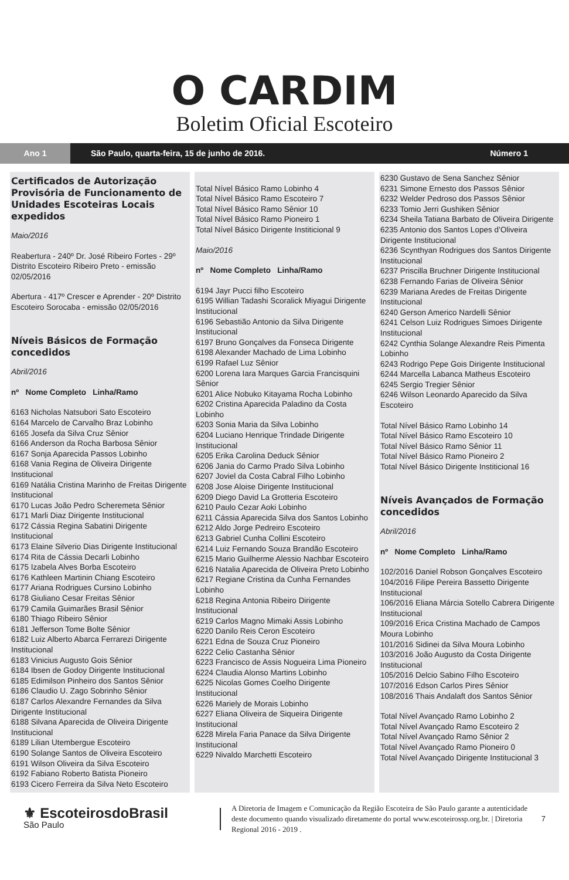O CARDIM
Boletim Oficial Escoteiro
Ano 1 São Paulo, quarta-feira, 15 de junho de 2016. Número 1
Certificados de Autorização Provisória de Funcionamento de Unidades Escoteiras Locais expedidos
Maio/2016
Reabertura - 240º Dr. José Ribeiro Fortes - 29º Distrito Escoteiro Ribeiro Preto - emissão 02/05/2016
Abertura - 417º Crescer e Aprender - 20º Distrito Escoteiro Sorocaba - emissão 02/05/2016
Níveis Básicos de Formação concedidos
Abril/2016
nº Nome Completo Linha/Ramo
6163 Nicholas Natsubori Sato Escoteiro
6164 Marcelo de Carvalho Braz Lobinho
6165 Josefa da Silva Cruz Sênior
6166 Anderson da Rocha Barbosa Sênior
6167 Sonja Aparecida Passos Lobinho
6168 Vania Regina de Oliveira Dirigente Institucional
6169 Natália Cristina Marinho de Freitas Dirigente Institucional
6170 Lucas João Pedro Scheremeta Sênior
6171 Marli Diaz Dirigente Institucional
6172 Cássia Regina Sabatini Dirigente Institucional
6173 Elaine Silverio Dias Dirigente Institucional
6174 Rita de Cássia Decarli Lobinho
6175 Izabela Alves Borba Escoteiro
6176 Kathleen Martinin Chiang Escoteiro
6177 Ariana Rodrigues Cursino Lobinho
6178 Giuliano Cesar Freitas Sênior
6179 Camila Guimarães Brasil Sênior
6180 Thiago Ribeiro Sênior
6181 Jefferson Tome Bolte Sênior
6182 Luiz Alberto Abarca Ferrarezi Dirigente Institucional
6183 Vinicius Augusto Gois Sênior
6184 Ibsen de Godoy Dirigente Institucional
6185 Edimilson Pinheiro dos Santos Sênior
6186 Claudio U. Zago Sobrinho Sênior
6187 Carlos Alexandre Fernandes da Silva Dirigente Institucional
6188 Silvana Aparecida de Oliveira Dirigente Institucional
6189 Lilian Utembergue Escoteiro
6190 Solange Santos de Oliveira Escoteiro
6191 Wilson Oliveira da Silva Escoteiro
6192 Fabiano Roberto Batista Pioneiro
6193 Cicero Ferreira da Silva Neto Escoteiro
Total Nível Básico Ramo Lobinho 4
Total Nível Básico Ramo Escoteiro 7
Total Nível Básico Ramo Sênior 10
Total Nível Básico Ramo Pioneiro 1
Total Nível Básico Dirigente Institicional 9
Maio/2016
nº Nome Completo Linha/Ramo
6194 Jayr Pucci filho Escoteiro
6195 Willian Tadashi Scoralick Miyagui Dirigente Institucional
6196 Sebastião Antonio da Silva Dirigente Institucional
6197 Bruno Gonçalves da Fonseca Dirigente
6198 Alexander Machado de Lima Lobinho
6199 Rafael Luz Sênior
6200 Lorena Iara Marques Garcia Francisquini Sênior
6201 Alice Nobuko Kitayama Rocha Lobinho
6202 Cristina Aparecida Paladino da Costa Lobinho
6203 Sonia Maria da Silva Lobinho
6204 Luciano Henrique Trindade Dirigente Institucional
6205 Erika Carolina Deduck Sênior
6206 Jania do Carmo Prado Silva Lobinho
6207 Joviel da Costa Cabral Filho Lobinho
6208 Jose Aloise Dirigente Institucional
6209 Diego David La Grotteria Escoteiro
6210 Paulo Cezar Aoki Lobinho
6211 Cássia Aparecida Silva dos Santos Lobinho
6212 Aldo Jorge Pedreiro Escoteiro
6213 Gabriel Cunha Collini Escoteiro
6214 Luiz Fernando Souza Brandão Escoteiro
6215 Mario Guilherme Alessio Nachbar Escoteiro
6216 Natalia Aparecida de Oliveira Preto Lobinho
6217 Regiane Cristina da Cunha Fernandes Lobinho
6218 Regina Antonia Ribeiro Dirigente Institucional
6219 Carlos Magno Mimaki Assis Lobinho
6220 Danilo Reis Ceron Escoteiro
6221 Edna de Souza Cruz Pioneiro
6222 Celio Castanha Sênior
6223 Francisco de Assis Nogueira Lima Pioneiro
6224 Claudia Alonso Martins Lobinho
6225 Nicolas Gomes Coelho Dirigente Institucional
6226 Mariely de Morais Lobinho
6227 Eliana Oliveira de Siqueira Dirigente Institucional
6228 Mirela Faria Panace da Silva Dirigente Institucional
6229 Nivaldo Marchetti Escoteiro
6230 Gustavo de Sena Sanchez Sênior
6231 Simone Ernesto dos Passos Sênior
6232 Welder Pedroso dos Passos Sênior
6233 Tomio Jerri Gushiken Sênior
6234 Sheila Tatiana Barbato de Oliveira Dirigente
6235 Antonio dos Santos Lopes d’Oliveira Dirigente Institucional
6236 Scynthyan Rodrigues dos Santos Dirigente Institucional
6237 Priscilla Bruchner Dirigente Institucional
6238 Fernando Farias de Oliveira Sênior
6239 Mariana Aredes de Freitas Dirigente Institucional
6240 Gerson Americo Nardelli Sênior
6241 Celson Luiz Rodrigues Simoes Dirigente Institucional
6242 Cynthia Solange Alexandre Reis Pimenta Lobinho
6243 Rodrigo Pepe Gois Dirigente Institucional
6244 Marcella Labanca Matheus Escoteiro
6245 Sergio Tregier Sênior
6246 Wilson Leonardo Aparecido da Silva Escoteiro
Total Nível Básico Ramo Lobinho 14
Total Nível Básico Ramo Escoteiro 10
Total Nível Básico Ramo Sênior 11
Total Nível Básico Ramo Pioneiro 2
Total Nível Básico Dirigente Institicional 16
Níveis Avançados de Formação concedidos
Abril/2016
nº Nome Completo Linha/Ramo
102/2016 Daniel Robson Gonçalves Escoteiro
104/2016 Filipe Pereira Bassetto Dirigente Institucional
106/2016 Eliana Márcia Sotello Cabrera Dirigente Institucional
109/2016 Erica Cristina Machado de Campos Moura Lobinho
101/2016 Sidinei da Silva Moura Lobinho
103/2016 João Augusto da Costa Dirigente Institucional
105/2016 Delcio Sabino Filho Escoteiro
107/2016 Edson Carlos Pires Sênior
108/2016 Thais Andalaft dos Santos Sênior
Total Nível Avançado Ramo Lobinho 2
Total Nível Avançado Ramo Escoteiro 2
Total Nível Avançado Ramo Sênior 2
Total Nível Avançado Ramo Pioneiro 0
Total Nível Avançado Dirigente Institucional 3
⚜ EscoteirosdoBrasil
São Paulo
A Diretoria de Imagem e Comunicação da Região Escoteira de São Paulo garante a autenticidade deste documento quando visualizado diretamente do portal www.escoteirossp.org.br. | Diretoria Regional 2016 - 2019 .
7